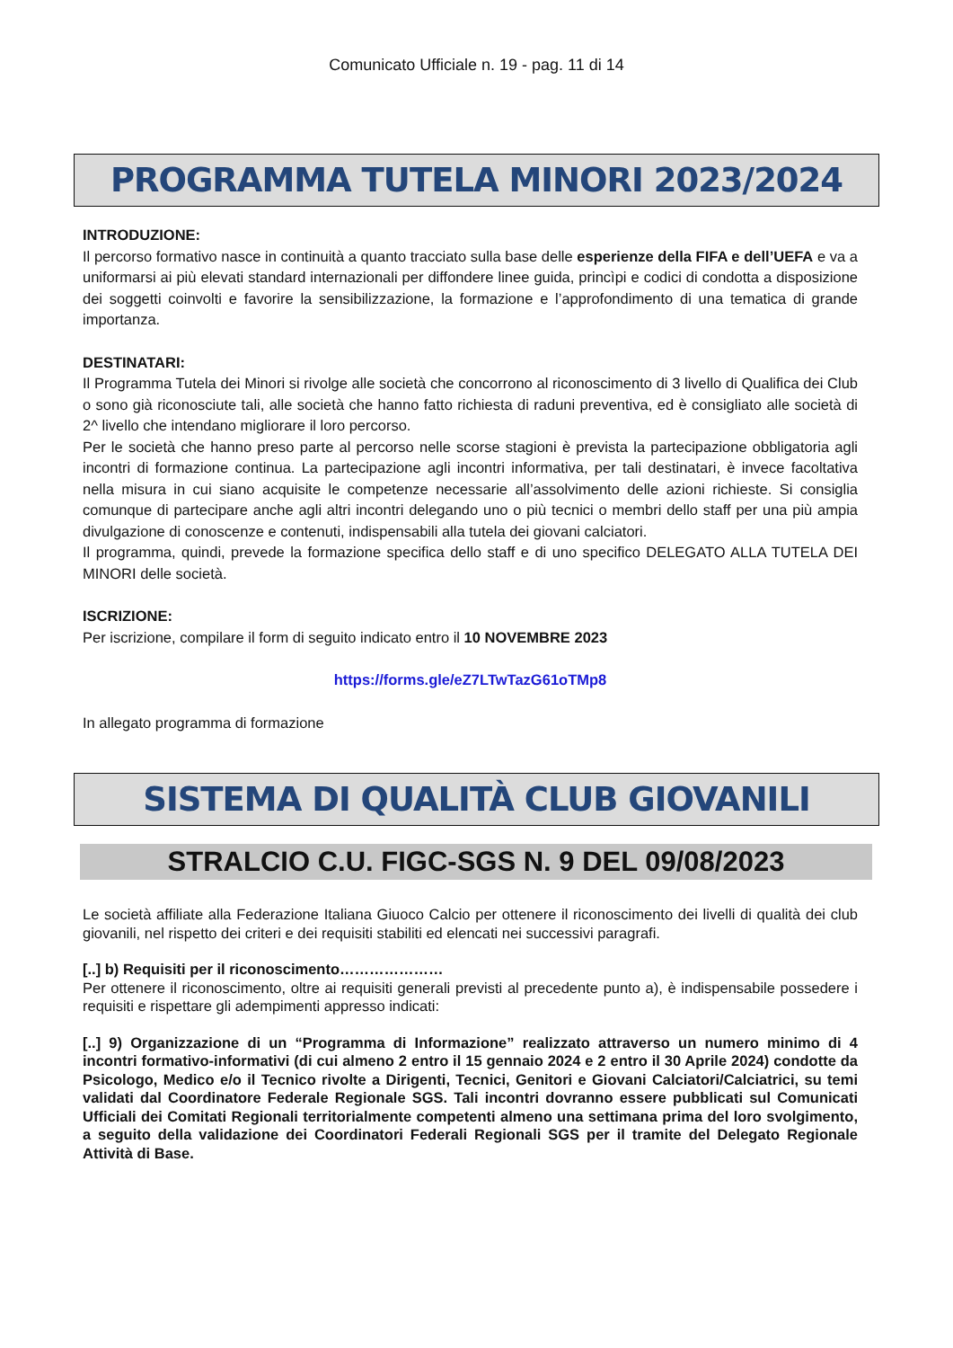Comunicato Ufficiale n. 19 - pag. 11 di 14
PROGRAMMA TUTELA MINORI 2023/2024
INTRODUZIONE:
Il percorso formativo nasce in continuità a quanto tracciato sulla base delle esperienze della FIFA e dell’UEFA e va a uniformarsi ai più elevati standard internazionali per diffondere linee guida, princìpi e codici di condotta a disposizione dei soggetti coinvolti e favorire la sensibilizzazione, la formazione e l’approfondimento di una tematica di grande importanza.
DESTINATARI:
Il Programma Tutela dei Minori si rivolge alle società che concorrono al riconoscimento di 3 livello di Qualifica dei Club o sono già riconosciute tali, alle società che hanno fatto richiesta di raduni preventiva, ed è consigliato alle società di 2^ livello che intendano migliorare il loro percorso.
Per le società che hanno preso parte al percorso nelle scorse stagioni è prevista la partecipazione obbligatoria agli incontri di formazione continua. La partecipazione agli incontri informativa, per tali destinatari, è invece facoltativa nella misura in cui siano acquisite le competenze necessarie all’assolvimento delle azioni richieste. Si consiglia comunque di partecipare anche agli altri incontri delegando uno o più tecnici o membri dello staff per una più ampia divulgazione di conoscenze e contenuti, indispensabili alla tutela dei giovani calciatori.
Il programma, quindi, prevede la formazione specifica dello staff e di uno specifico DELEGATO ALLA TUTELA DEI MINORI delle società.
ISCRIZIONE:
Per iscrizione, compilare il form di seguito indicato entro il 10 NOVEMBRE 2023
https://forms.gle/eZ7LTwTazG61oTMp8
In allegato programma di formazione
SISTEMA DI QUALITÀ CLUB GIOVANILI
STRALCIO C.U. FIGC-SGS N. 9 DEL 09/08/2023
Le società affiliate alla Federazione Italiana Giuoco Calcio per ottenere il riconoscimento dei livelli di qualità dei club giovanili, nel rispetto dei criteri e dei requisiti stabiliti ed elencati nei successivi paragrafi.
[..] b) Requisiti per il riconoscimento…………………
Per ottenere il riconoscimento, oltre ai requisiti generali previsti al precedente punto a), è indispensabile possedere i requisiti e rispettare gli adempimenti appresso indicati:
[..] 9) Organizzazione di un “Programma di Informazione” realizzato attraverso un numero minimo di 4 incontri formativo-informativi (di cui almeno 2 entro il 15 gennaio 2024 e 2 entro il 30 Aprile 2024) condotte da Psicologo, Medico e/o il Tecnico rivolte a Dirigenti, Tecnici, Genitori e Giovani Calciatori/Calciatrici, su temi validati dal Coordinatore Federale Regionale SGS. Tali incontri dovranno essere pubblicati sul Comunicati Ufficiali dei Comitati Regionali territorialmente competenti almeno una settimana prima del loro svolgimento, a seguito della validazione dei Coordinatori Federali Regionali SGS per il tramite del Delegato Regionale Attività di Base.